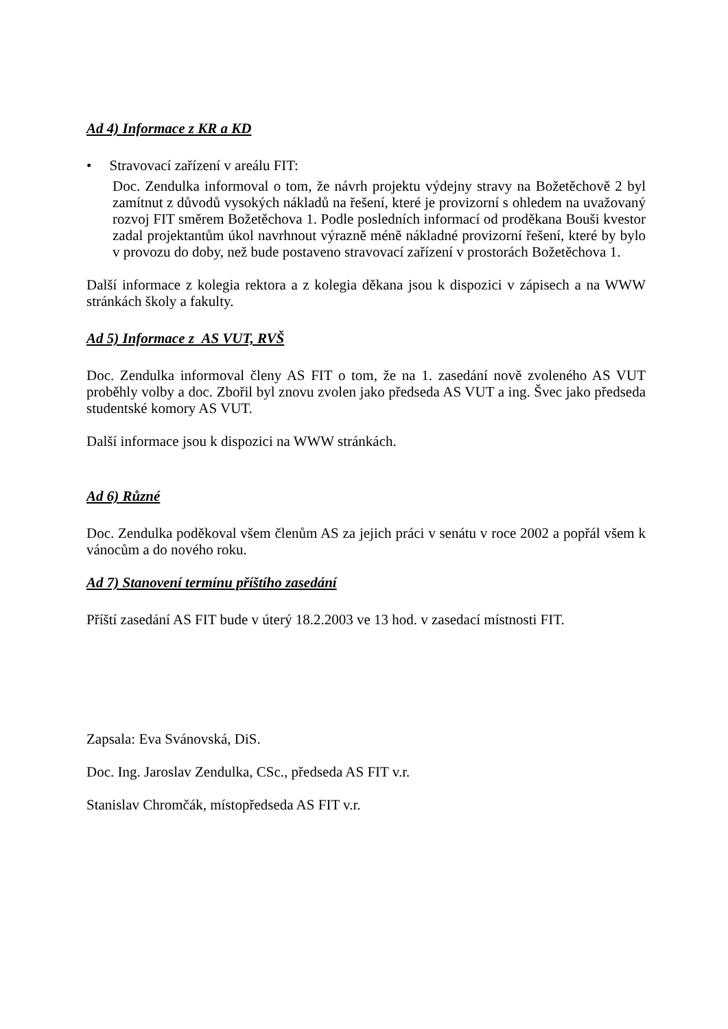Ad 4) Informace z KR a KD
• Stravovací zařízení v areálu FIT:
Doc. Zendulka informoval o tom, že návrh projektu výdejny stravy na Božetěchově 2 byl zamítnut z důvodů vysokých nákladů na řešení, které je provizorní s ohledem na uvažovaný rozvoj FIT směrem Božetěchova 1. Podle posledních informací od proděkana Bouši kvestor zadal projektantům úkol navrhnout výrazně méně nákladné provizorní řešení, které by bylo v provozu do doby, než bude postaveno stravovací zařízení v prostorách Božetěchova 1.
Další informace z kolegia rektora a z kolegia děkana jsou k dispozici v zápisech a na WWW stránkách školy a fakulty.
Ad 5) Informace z AS VUT, RVŠ
Doc. Zendulka informoval členy AS FIT o tom, že na 1. zasedání nově zvoleného AS VUT proběhly volby a doc. Zbořil byl znovu zvolen jako předseda AS VUT a ing. Švec jako předseda studentské komory AS VUT.
Další informace jsou k dispozici na WWW stránkách.
Ad 6) Různé
Doc. Zendulka poděkoval všem členům AS za jejich práci v senátu v roce 2002 a popřál všem k vánocům a do nového roku.
Ad 7) Stanovení termínu příštího zasedání
Příští zasedání AS FIT bude v úterý 18.2.2003 ve 13 hod. v zasedací místnosti FIT.
Zapsala: Eva Svánovská, DiS.
Doc. Ing. Jaroslav Zendulka, CSc., předseda AS FIT v.r.
Stanislav Chromčák, místopředseda AS FIT v.r.